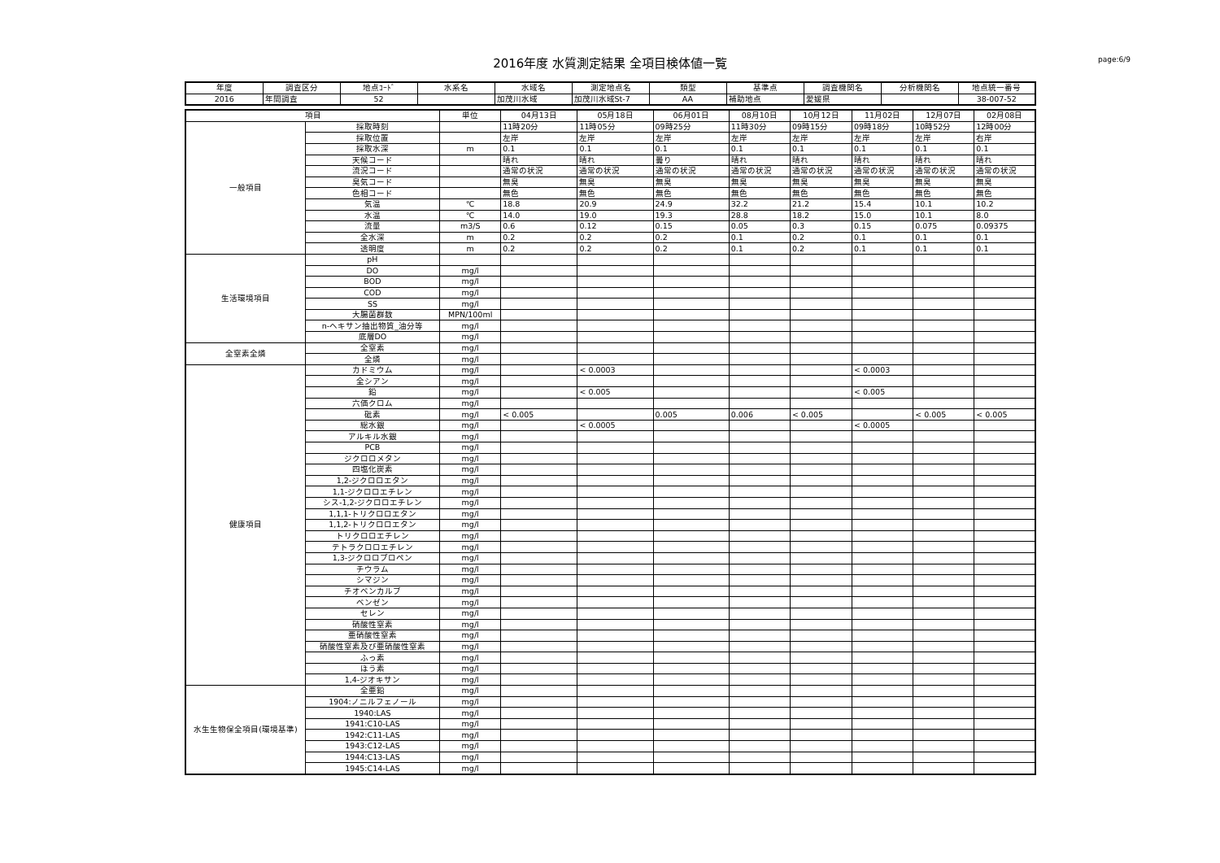2016年度 水質測定結果 全項目検体値一覧 page:6/9
| 年度 | 調査区分 | 地点ｺｰﾄﾞ | 水系名 | 水域名 | 測定地点名 | 類型 | 基準点 | 調査機関名 | 分析機関名 | 地点統一番号 |
| --- | --- | --- | --- | --- | --- | --- | --- | --- | --- | --- |
| 2016 | 年間調査 | 52 | | 加茂川水域 | 加茂川水域St-7 | AA | 補助地点 | 愛媛県 | | 38-007-52 |
| 項目 | | 単位 | 04月13日 | 05月18日 | 06月01日 | 08月10日 | 10月12日 | 11月02日 | 12月07日 | 02月08日 |
| --- | --- | --- | --- | --- | --- | --- | --- | --- | --- | --- |
| 一般項目 | 採取時刻 | | 11時20分 | 11時05分 | 09時25分 | 11時30分 | 09時15分 | 09時18分 | 10時52分 | 12時00分 |
| | 採取位置 | | 左岸 | 左岸 | 左岸 | 左岸 | 左岸 | 左岸 | 左岸 | 右岸 |
| | 採取水深 | m | 0.1 | 0.1 | 0.1 | 0.1 | 0.1 | 0.1 | 0.1 | 0.1 |
| | 天候コード | | 晴れ | 晴れ | 曇り | 晴れ | 晴れ | 晴れ | 晴れ | 晴れ |
| | 流況コード | | 通常の状況 | 通常の状況 | 通常の状況 | 通常の状況 | 通常の状況 | 通常の状況 | 通常の状況 | 通常の状況 |
| | 臭気コード | | 無臭 | 無臭 | 無臭 | 無臭 | 無臭 | 無臭 | 無臭 | 無臭 |
| | 色相コード | | 無色 | 無色 | 無色 | 無色 | 無色 | 無色 | 無色 | 無色 |
| | 気温 | ℃ | 18.8 | 20.9 | 24.9 | 32.2 | 21.2 | 15.4 | 10.1 | 10.2 |
| | 水温 | ℃ | 14.0 | 19.0 | 19.3 | 28.8 | 18.2 | 15.0 | 10.1 | 8.0 |
| | 流量 | m3/S | 0.6 | 0.12 | 0.15 | 0.05 | 0.3 | 0.15 | 0.075 | 0.09375 |
| | 全水深 | m | 0.2 | 0.2 | 0.2 | 0.1 | 0.2 | 0.1 | 0.1 | 0.1 |
| | 透明度 | m | 0.2 | 0.2 | 0.2 | 0.1 | 0.2 | 0.1 | 0.1 | 0.1 |
| 生活環境項目 | pH | | | | | | | | | |
| | DO | mg/l | | | | | | | | |
| | BOD | mg/l | | | | | | | | |
| | COD | mg/l | | | | | | | | |
| | SS | mg/l | | | | | | | | |
| | 大腸菌群数 | MPN/100ml | | | | | | | | |
| | n-ヘキサン抽出物質_油分等 | mg/l | | | | | | | | |
| | 底層DO | mg/l | | | | | | | | |
| 全窒素全燐 | 全窒素 | mg/l | | | | | | | | |
| | 全燐 | mg/l | | | | | | | | |
| 健康項目 | カドミウム | mg/l | | < 0.0003 | | | | < 0.0003 | | |
| | 全シアン | mg/l | | | | | | | | |
| | 鉛 | mg/l | | < 0.005 | | | | < 0.005 | | |
| | 六価クロム | mg/l | | | | | | | | |
| | 砒素 | mg/l | < 0.005 | | 0.005 | 0.006 | < 0.005 | | < 0.005 | < 0.005 |
| | 総水銀 | mg/l | | < 0.0005 | | | | < 0.0005 | | |
| | アルキル水銀 | mg/l | | | | | | | | |
| | PCB | mg/l | | | | | | | | |
| | ジクロロメタン | mg/l | | | | | | | | |
| | 四塩化炭素 | mg/l | | | | | | | | |
| | 1,2-ジクロロエタン | mg/l | | | | | | | | |
| | 1,1-ジクロロエチレン | mg/l | | | | | | | | |
| | シス-1,2-ジクロロエチレン | mg/l | | | | | | | | |
| | 1,1,1-トリクロロエタン | mg/l | | | | | | | | |
| | 1,1,2-トリクロロエタン | mg/l | | | | | | | | |
| | トリクロロエチレン | mg/l | | | | | | | | |
| | テトラクロロエチレン | mg/l | | | | | | | | |
| | 1,3-ジクロロプロペン | mg/l | | | | | | | | |
| | チウラム | mg/l | | | | | | | | |
| | シマジン | mg/l | | | | | | | | |
| | チオベンカルブ | mg/l | | | | | | | | |
| | ベンゼン | mg/l | | | | | | | | |
| | セレン | mg/l | | | | | | | | |
| | 硝酸性窒素 | mg/l | | | | | | | | |
| | 亜硝酸性窒素 | mg/l | | | | | | | | |
| | 硝酸性窒素及び亜硝酸性窒素 | mg/l | | | | | | | | |
| | ふっ素 | mg/l | | | | | | | | |
| | ほう素 | mg/l | | | | | | | | |
| | 1,4-ジオキサン | mg/l | | | | | | | | |
| 水生生物保全項目(環境基準) | 全亜鉛 | mg/l | | | | | | | | |
| | 1904:ノニルフェノール | mg/l | | | | | | | | |
| | 1940:LAS | mg/l | | | | | | | | |
| | 1941:C10-LAS | mg/l | | | | | | | | |
| | 1942:C11-LAS | mg/l | | | | | | | | |
| | 1943:C12-LAS | mg/l | | | | | | | | |
| | 1944:C13-LAS | mg/l | | | | | | | | |
| | 1945:C14-LAS | mg/l | | | | | | | | |